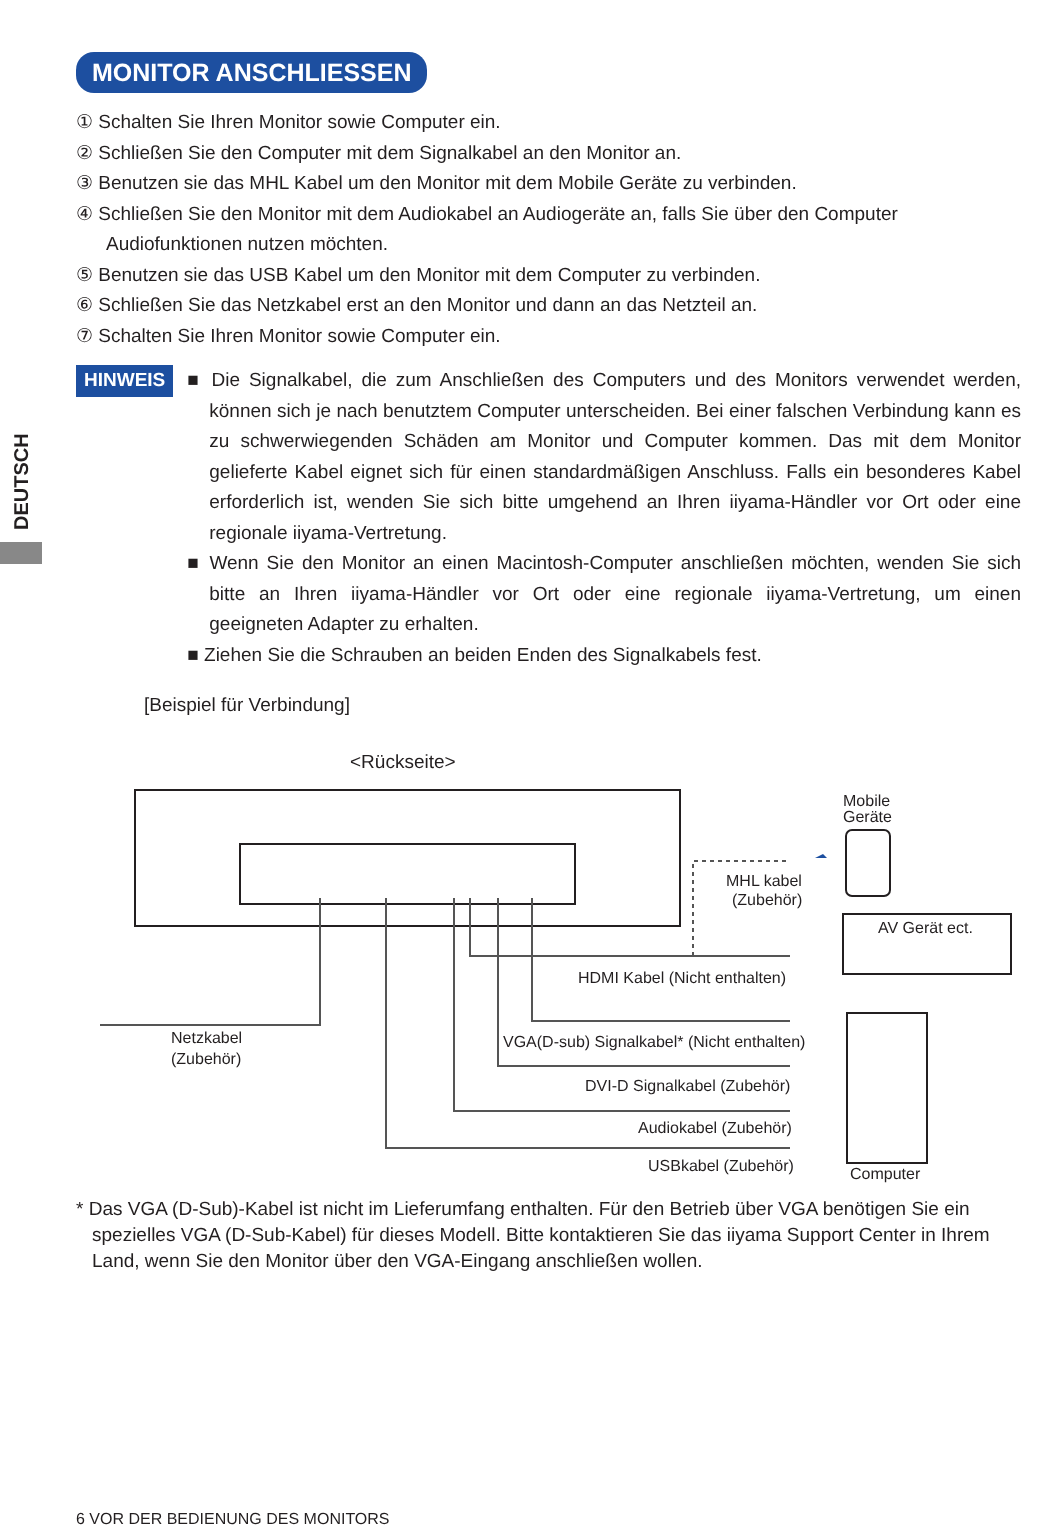DEUTSCH
MONITOR ANSCHLIESSEN
① Schalten Sie Ihren Monitor sowie Computer ein.
② Schließen Sie den Computer mit dem Signalkabel an den Monitor an.
③ Benutzen sie das MHL Kabel um den Monitor mit dem Mobile Geräte zu verbinden.
④ Schließen Sie den Monitor mit dem Audiokabel an Audiogeräte an, falls Sie über den Computer Audiofunktionen nutzen möchten.
⑤ Benutzen sie das USB Kabel um den Monitor mit dem Computer zu verbinden.
⑥ Schließen Sie das Netzkabel erst an den Monitor und dann an das Netzteil an.
⑦ Schalten Sie Ihren Monitor sowie Computer ein.
HINWEIS
■ Die Signalkabel, die zum Anschließen des Computers und des Monitors verwendet werden, können sich je nach benutztem Computer unterscheiden. Bei einer falschen Verbindung kann es zu schwerwiegenden Schäden am Monitor und Computer kommen. Das mit dem Monitor gelieferte Kabel eignet sich für einen standardmäßigen Anschluss. Falls ein besonderes Kabel erforderlich ist, wenden Sie sich bitte umgehend an Ihren iiyama-Händler vor Ort oder eine regionale iiyama-Vertretung.
■ Wenn Sie den Monitor an einen Macintosh-Computer anschließen möchten, wenden Sie sich bitte an Ihren iiyama-Händler vor Ort oder eine regionale iiyama-Vertretung, um einen geeigneten Adapter zu erhalten.
■ Ziehen Sie die Schrauben an beiden Enden des Signalkabels fest.
[Beispiel für Verbindung]
<Rückseite>
Mobile
Geräte
MHL kabel
(Zubehör)
AV Gerät ect.
HDMI Kabel (Nicht enthalten)
Netzkabel
(Zubehör)
VGA(D-sub) Signalkabel* (Nicht enthalten)
DVI-D Signalkabel (Zubehör)
Audiokabel (Zubehör)
USBkabel (Zubehör)
Computer
* Das VGA (D-Sub)-Kabel ist nicht im Lieferumfang enthalten. Für den Betrieb über VGA benötigen Sie ein spezielles VGA (D-Sub-Kabel) für dieses Modell. Bitte kontaktieren Sie das iiyama Support Center in Ihrem Land, wenn Sie den Monitor über den VGA-Eingang anschließen wollen.
6 VOR DER BEDIENUNG DES MONITORS